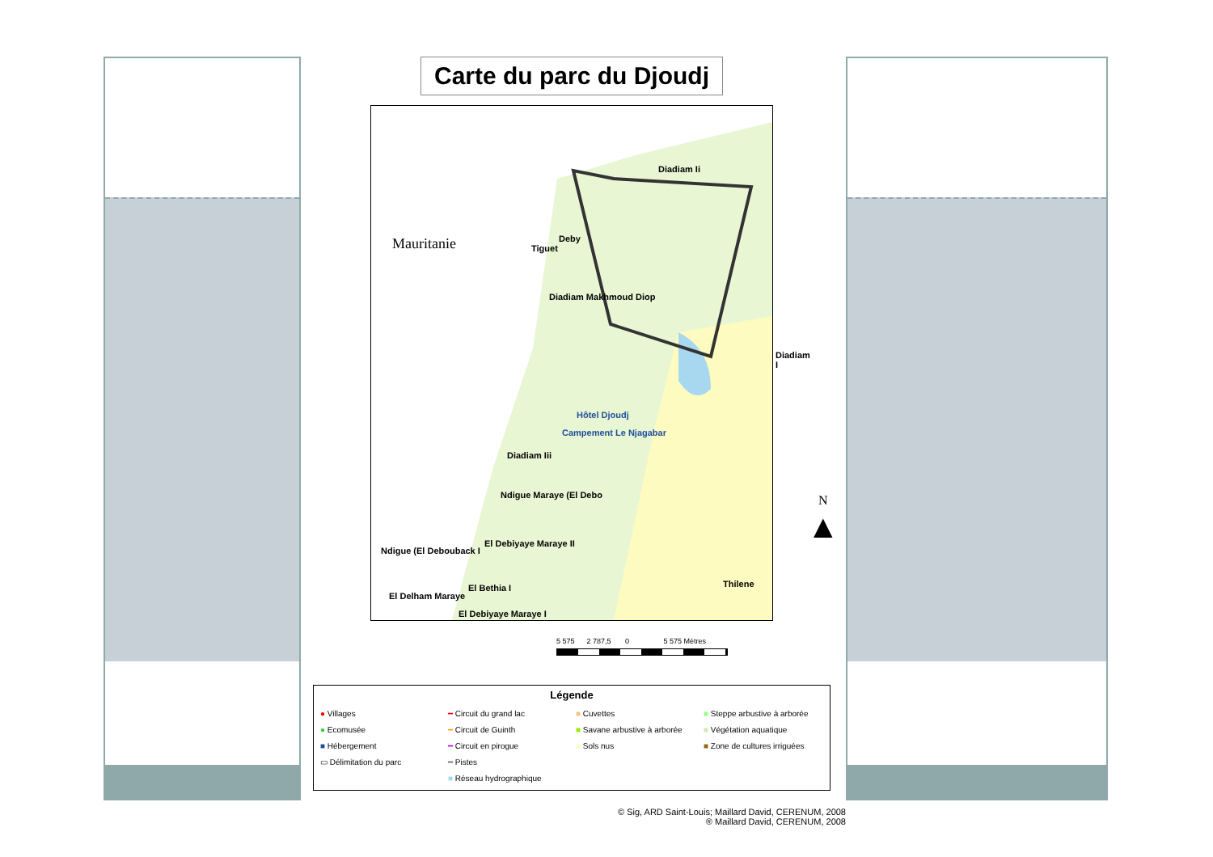Carte du parc du Djoudj
Mauritanie
Diadiam Ii
Deby
Tiguet
Diadiam Makhmoud Diop
Diadiam I
Hôtel Djoudj
Campement Le Njagabar
Diadiam Iii
Ndigue Maraye (El Debo
El Debiyaye Maraye II
Ndigue (El Debouback I
El Bethia I
El Delham Maraye
El Debiyaye Maraye I
Thilene
N
▲
5 575 2 787,5 0 5 575 Mètres
Légende
● Villages
● Ecomusée
■ Hébergement
▭ Délimitation du parc
━ Circuit du grand lac
━ Circuit de Guinth
━ Circuit en pirogue
━ Pistes
■ Réseau hydrographique
■ Cuvettes
■ Savane arbustive à arborée
■ Sols nus
■ Steppe arbustive à arborée
■ Végétation aquatique
■ Zone de cultures irriguées
© Sig, ARD Saint-Louis; Maillard David, CERENUM, 2008
® Maillard David, CERENUM, 2008